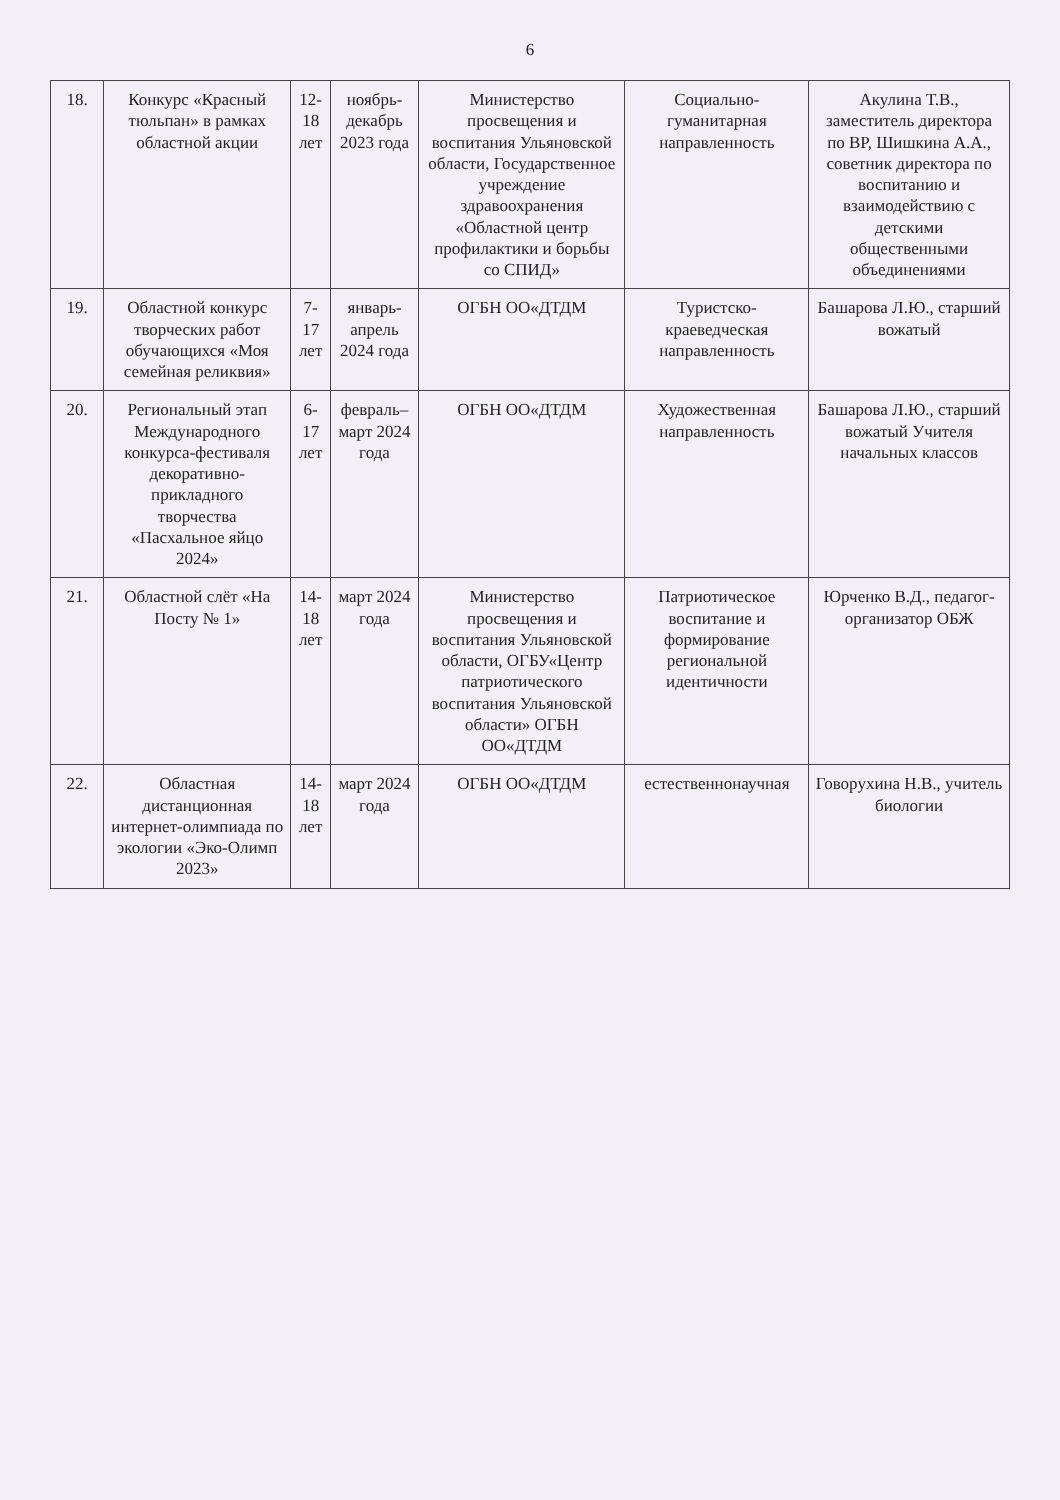6
| 18. | Конкурс «Красный тюльпан» в рамках областной акции | 12-18 лет | ноябрь- декабрь 2023 года | Министерство просвещения и воспитания Ульяновской области, Государственное учреждение здравоохранения «Областной центр профилактики и борьбы со СПИД» | Социально-гуманитарная направленность | Акулина Т.В., заместитель директора по ВР, Шишкина А.А., советник директора по воспитанию и взаимодействию с детскими общественными объединениями |
| 19. | Областной конкурс творческих работ обучающихся «Моя семейная реликвия» | 7-17 лет | январь-апрель 2024 года | ОГБН ОО«ДТДМ | Туристско-краеведческая направленность | Башарова Л.Ю., старший вожатый |
| 20. | Региональный этап Международного конкурса-фестиваля декоративно-прикладного творчества «Пасхальное яйцо 2024» | 6-17 лет | февраль– март 2024 года | ОГБН ОО«ДТДМ | Художественная направленность | Башарова Л.Ю., старший вожатый Учителя начальных классов |
| 21. | Областной слёт «На Посту № 1» | 14-18 лет | март 2024 года | Министерство просвещения и воспитания Ульяновской области, ОГБУ«Центр патриотического воспитания Ульяновской области» ОГБН ОО«ДТДМ | Патриотическое воспитание и формирование региональной идентичности | Юрченко В.Д., педагог- организатор ОБЖ |
| 22. | Областная дистанционная интернет-олимпиада по экологии «Эко-Олимп 2023» | 14-18 лет | март 2024 года | ОГБН ОО«ДТДМ | естественнонаучная | Говорухина Н.В., учитель биологии |